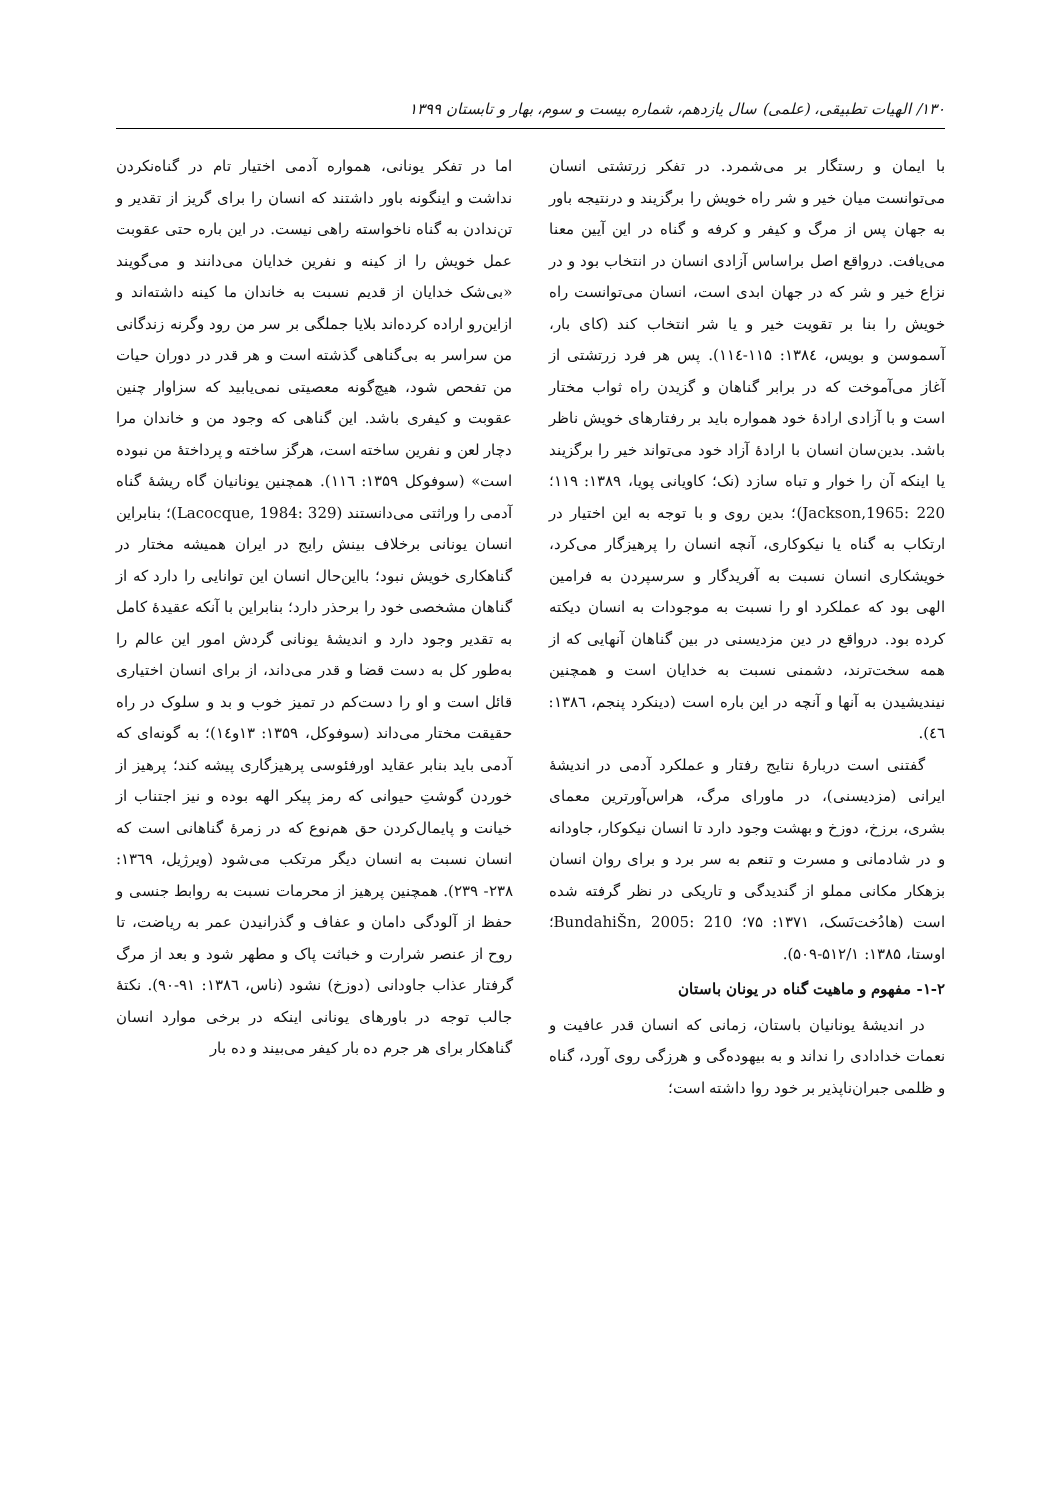۱۳۰/ الهیات تطبیقی، (علمی) سال یازدهم، شماره بیست و سوم، بهار و تابستان ۱۳۹۹
با ایمان و رستگار بر می‌شمرد. در تفکر زرتشتی انسان می‌توانست میان خیر و شر راه خویش را برگزیند و درنتیجه باور به جهان پس از مرگ و کیفر و کرفه و گناه در این آیین معنا می‌یافت. درواقع اصل براساس آزادی انسان در انتخاب بود و در نزاع خیر و شر که در جهان ابدی است، انسان می‌توانست راه خویش را بنا بر تقویت خیر و یا شر انتخاب کند (کای بار، آسموسن و بویس، ۱۳۸٤: ۱۱۵-۱۱٤). پس هر فرد زرتشتی از آغاز می‌آموخت که در برابر گناهان و گزیدن راه ثواب مختار است و با آزادی ارادهٔ خود همواره باید بر رفتارهای خویش ناظر باشد. بدین‌سان انسان با ارادهٔ آزاد خود می‌تواند خیر را برگزیند یا اینکه آن را خوار و تباه سازد (نک؛ کاویانی پویا، ۱۳۸۹: ۱۱۹؛ Jackson,1965: 220)؛ بدین روی و با توجه به این اختیار در ارتکاب به گناه یا نیکوکاری، آنچه انسان را پرهیزگار می‌کرد، خویشکاری انسان نسبت به آفریدگار و سرسپردن به فرامین الهی بود که عملکرد او را نسبت به موجودات به انسان دیکته کرده بود. درواقع در دین مزدیسنی در بین گناهان آنهایی که از همه سخت‌ترند، دشمنی نسبت به خدایان است و همچنین نیندیشیدن به آنها و آنچه در این باره است (دینکرد پنجم، ۱۳۸٦: ٤٦).
گفتنی است دربارهٔ نتایج رفتار و عملکرد آدمی در اندیشهٔ ایرانی (مزدیسنی)، در ماورای مرگ، هراس‌آورترین معمای بشری، برزخ، دوزخ و بهشت وجود دارد تا انسان نیکوکار، جاودانه و در شادمانی و مسرت و تنعم به سر برد و برای روان انسان بزهکار مکانی مملو از گندیدگی و تاریکی در نظر گرفته شده است (هادُخت‌نَسک، ۱۳۷۱: ۷۵؛ BundahiŠn, 2005: 210؛ اوستا، ۱۳۸۵: ۵۱۲/۱-۵۰۹).
۱-۲- مفهوم و ماهیت گناه در یونان باستان
در اندیشهٔ یونانیان باستان، زمانی که انسان قدر عافیت و نعمات خدادادی را نداند و به بیهوده‌گی و هرزگی روی آورد، گناه و ظلمی جبران‌ناپذیر بر خود روا داشته است؛
اما در تفکر یونانی، همواره آدمی اختیار تام در گناه‌نکردن نداشت و اینگونه باور داشتند که انسان را برای گریز از تقدیر و تن‌ندادن به گناه ناخواسته راهی نیست. در این باره حتی عقوبت عمل خویش را از کینه و نفرین خدایان می‌دانند و می‌گویند «بی‌شک خدایان از قدیم نسبت به خاندان ما کینه داشته‌اند و ازاین‌رو اراده کرده‌اند بلایا جملگی بر سر من رود وگرنه زندگانی من سراسر به بی‌گناهی گذشته است و هر قدر در دوران حیات من تفحص شود، هیچ‌گونه معصیتی نمی‌یابید که سزاوار چنین عقوبت و کیفری باشد. این گناهی که وجود من و خاندان مرا دچار لعن و نفرین ساخته است، هرگز ساخته و پرداختهٔ من نبوده است» (سوفوکل ۱۳۵۹: ۱۱٦). همچنین یونانیان گاه ریشهٔ گناه آدمی را وراثتی می‌دانستند (Lacocque, 1984: 329)؛ بنابراین انسان یونانی برخلاف بینش رایج در ایران همیشه مختار در گناهکاری خویش نبود؛ بااین‌حال انسان این توانایی را دارد که از گناهان مشخصی خود را برحذر دارد؛ بنابراین با آنکه عقیدهٔ کامل به تقدیر وجود دارد و اندیشهٔ یونانی گردش امور این عالم را به‌طور کل به دست قضا و قدر می‌داند، از برای انسان اختیاری قائل است و او را دست‌کم در تمیز خوب و بد و سلوک در راه حقیقت مختار می‌داند (سوفوکل، ۱۳۵۹: ۱۳و۱٤)؛ به گونه‌ای که آدمی باید بنابر عقاید اورفئوسی پرهیزگاری پیشه کند؛ پرهیز از خوردن گوشتِ حیوانی که رمز پیکر الهه بوده و نیز اجتناب از خیانت و پایمال‌کردن حق هم‌نوع که در زمرهٔ گناهانی است که انسان نسبت به انسان دیگر مرتکب می‌شود (ویرژیل، ۱۳٦۹: ۲۳۸- ۲۳۹). همچنین پرهیز از محرمات نسبت به روابط جنسی و حفظ از آلودگی دامان و عفاف و گذرانیدن عمر به ریاضت، تا روح از عنصر شرارت و خباثت پاک و مطهر شود و بعد از مرگ گرفتار عذاب جاودانی (دوزخ) نشود (ناس، ۱۳۸٦: ۹۱-۹۰). نکتهٔ جالب توجه در باورهای یونانی اینکه در برخی موارد انسان گناهکار برای هر جرم ده بار کیفر می‌بیند و ده بار